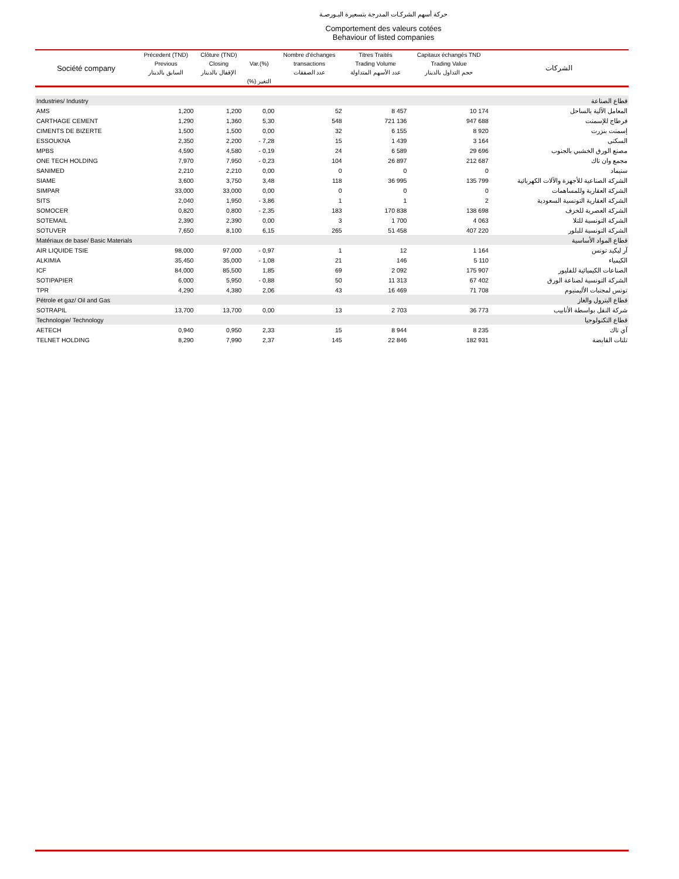حركة أسهم الشركـات المدرجة بتسعيرة البـورصـة
Comportement des valeurs cotées
Behaviour of listed companies
| Société company | Précedent (TND) | Clôture (TND) | Var.(%) | Nombre d'échanges | Titres Traités | Capitaux échangés TND | الشركات |
| --- | --- | --- | --- | --- | --- | --- | --- |
| | Previous | Closing | | transactions | Trading Volume | Trading Value | |
| | السابق بالدينار | الإقفال بالدينار | | عدد الصفقات | عدد الأسهم المتداولة | حجم التداول بالدينار | |
| | | | (%) التغير | | | | |
| Industries/ Industry | | | | | | | قطاع الصناعة |
| AMS | 1,200 | 1,200 | 0,00 | 52 | 8 457 | 10 174 | المعامل الآلية بالساحل |
| CARTHAGE CEMENT | 1,290 | 1,360 | 5,30 | 548 | 721 136 | 947 688 | قرطاج للإسمنت |
| CIMENTS DE BIZERTE | 1,500 | 1,500 | 0,00 | 32 | 6 155 | 8 920 | إسمنت بنزرت |
| ESSOUKNA | 2,350 | 2,200 | - 7,28 | 15 | 1 439 | 3 164 | السكنى |
| MPBS | 4,590 | 4,580 | - 0,19 | 24 | 6 589 | 29 696 | مصنع الورق الخشبي بالجنوب |
| ONE TECH HOLDING | 7,970 | 7,950 | - 0,23 | 104 | 26 897 | 212 687 | مجمع وان تاك |
| SANIMED | 2,210 | 2,210 | 0,00 | 0 | 0 | 0 | سنيماد |
| SIAME | 3,600 | 3,750 | 3,48 | 118 | 36 995 | 135 799 | الشركة الصناعية للأجهزة والآلات الكهربائية |
| SIMPAR | 33,000 | 33,000 | 0,00 | 0 | 0 | 0 | الشركة العقارية وللمساهمات |
| SITS | 2,040 | 1,950 | - 3,86 | 1 | 1 | 2 | الشركة العقارية التونسية السعودية |
| SOMOCER | 0,820 | 0,800 | - 2,35 | 183 | 170 838 | 138 698 | الشركة العصرية للخزف |
| SOTEMAIL | 2,390 | 2,390 | 0,00 | 3 | 1 700 | 4 063 | الشركة التونسية للتلا |
| SOTUVER | 7,650 | 8,100 | 6,15 | 265 | 51 458 | 407 220 | الشركة التونسية للبلور |
| Matériaux de base/ Basic Materials | | | | | | | قطاع المواد الأساسية |
| AIR LIQUIDE TSIE | 98,000 | 97,000 | - 0,97 | 1 | 12 | 1 164 | آر ليكيد تونس |
| ALKIMIA | 35,450 | 35,000 | - 1,08 | 21 | 146 | 5 110 | الكيمياء |
| ICF | 84,000 | 85,500 | 1,85 | 69 | 2 092 | 175 907 | الصناعات الكيميائية للفليور |
| SOTIPAPIER | 6,000 | 5,950 | - 0,88 | 50 | 11 313 | 67 402 | الشركة التونسية لصناعة الورق |
| TPR | 4,290 | 4,380 | 2,06 | 43 | 16 469 | 71 708 | تونس لمجنبات الأليمنيوم |
| Pétrole et gaz/ Oil and Gas | | | | | | | قطاع البترول والغاز |
| SOTRAPIL | 13,700 | 13,700 | 0,00 | 13 | 2 703 | 36 773 | شركة النقل بواسطة الأنابيب |
| Technologie/ Technology | | | | | | | قطاع التكنولوجيا |
| AETECH | 0,940 | 0,950 | 2,33 | 15 | 8 944 | 8 235 | آي تاك |
| TELNET HOLDING | 8,290 | 7,990 | 2,37 | 145 | 22 846 | 182 931 | تلنات القابضة |